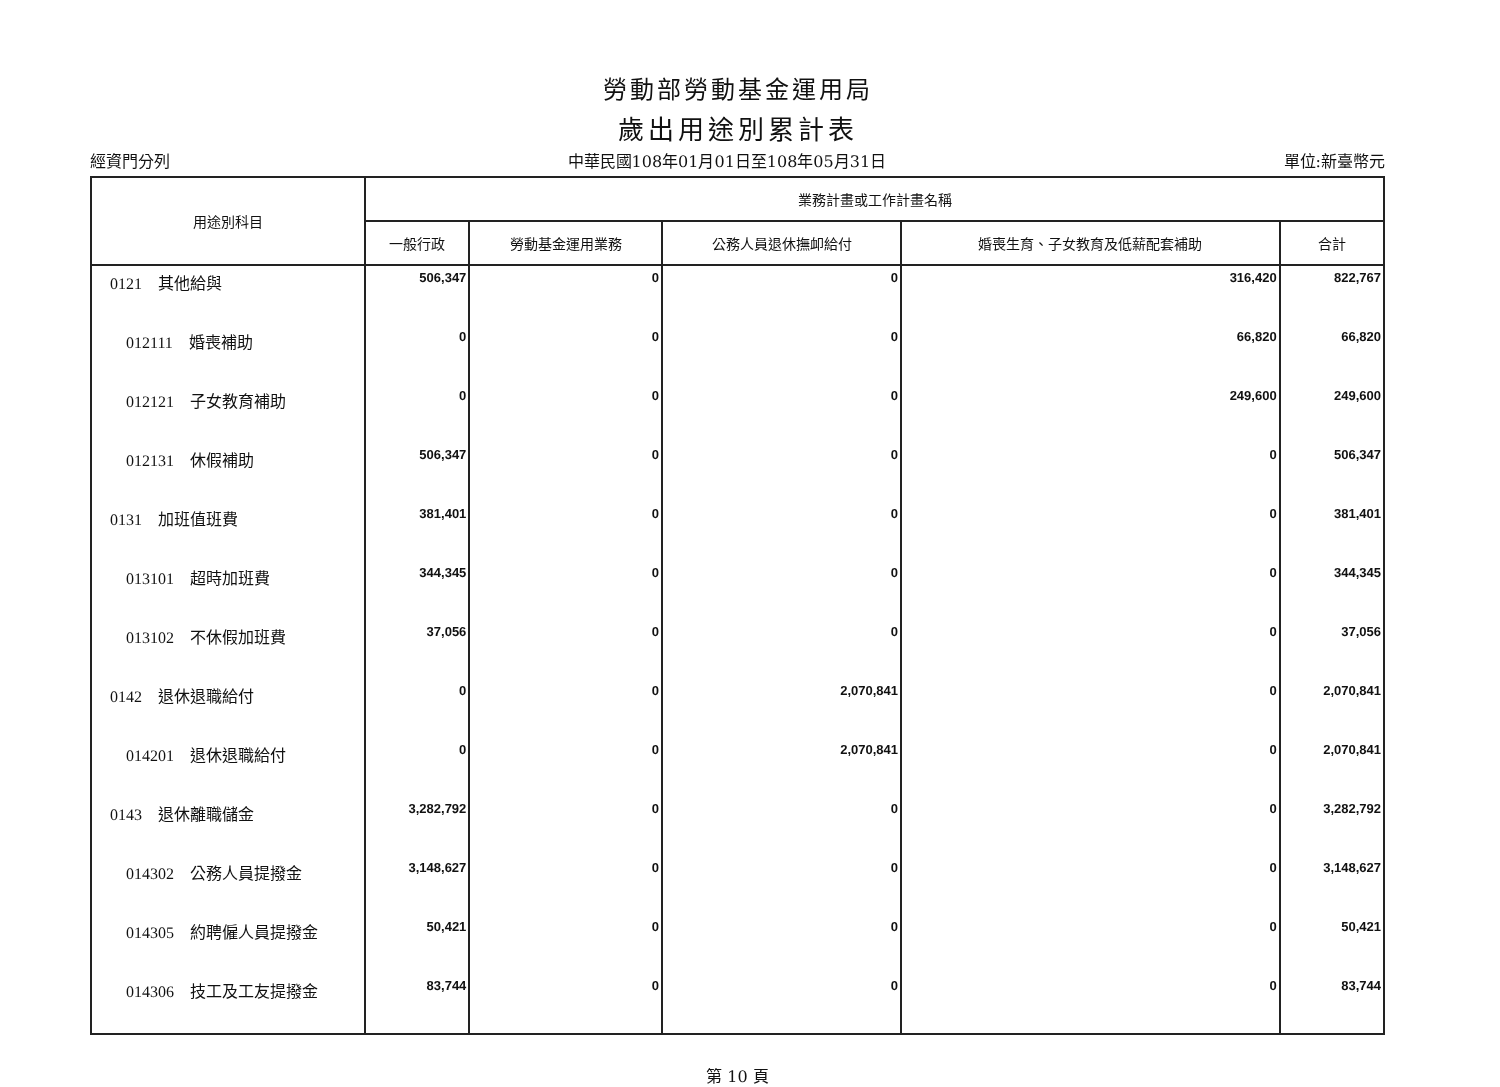勞動部勞動基金運用局
歲出用途別累計表
經資門分列 中華民國108年01月01日至108年05月31日 單位:新臺幣元
| 用途別科目 | 業務計畫或工作計畫名稱 | | | | |
| --- | --- | --- | --- | --- | --- |
| | 一般行政 | 勞動基金運用業務 | 公務人員退休撫卹給付 | 婚喪生育、子女教育及低薪配套補助 | 合計 |
| 0121 其他給與 | 506,347 | 0 | 0 | 316,420 | 822,767 |
| 012111 婚喪補助 | 0 | 0 | 0 | 66,820 | 66,820 |
| 012121 子女教育補助 | 0 | 0 | 0 | 249,600 | 249,600 |
| 012131 休假補助 | 506,347 | 0 | 0 | 0 | 506,347 |
| 0131 加班值班費 | 381,401 | 0 | 0 | 0 | 381,401 |
| 013101 超時加班費 | 344,345 | 0 | 0 | 0 | 344,345 |
| 013102 不休假加班費 | 37,056 | 0 | 0 | 0 | 37,056 |
| 0142 退休退職給付 | 0 | 0 | 2,070,841 | 0 | 2,070,841 |
| 014201 退休退職給付 | 0 | 0 | 2,070,841 | 0 | 2,070,841 |
| 0143 退休離職儲金 | 3,282,792 | 0 | 0 | 0 | 3,282,792 |
| 014302 公務人員提撥金 | 3,148,627 | 0 | 0 | 0 | 3,148,627 |
| 014305 約聘僱人員提撥金 | 50,421 | 0 | 0 | 0 | 50,421 |
| 014306 技工及工友提撥金 | 83,744 | 0 | 0 | 0 | 83,744 |
第 10 頁